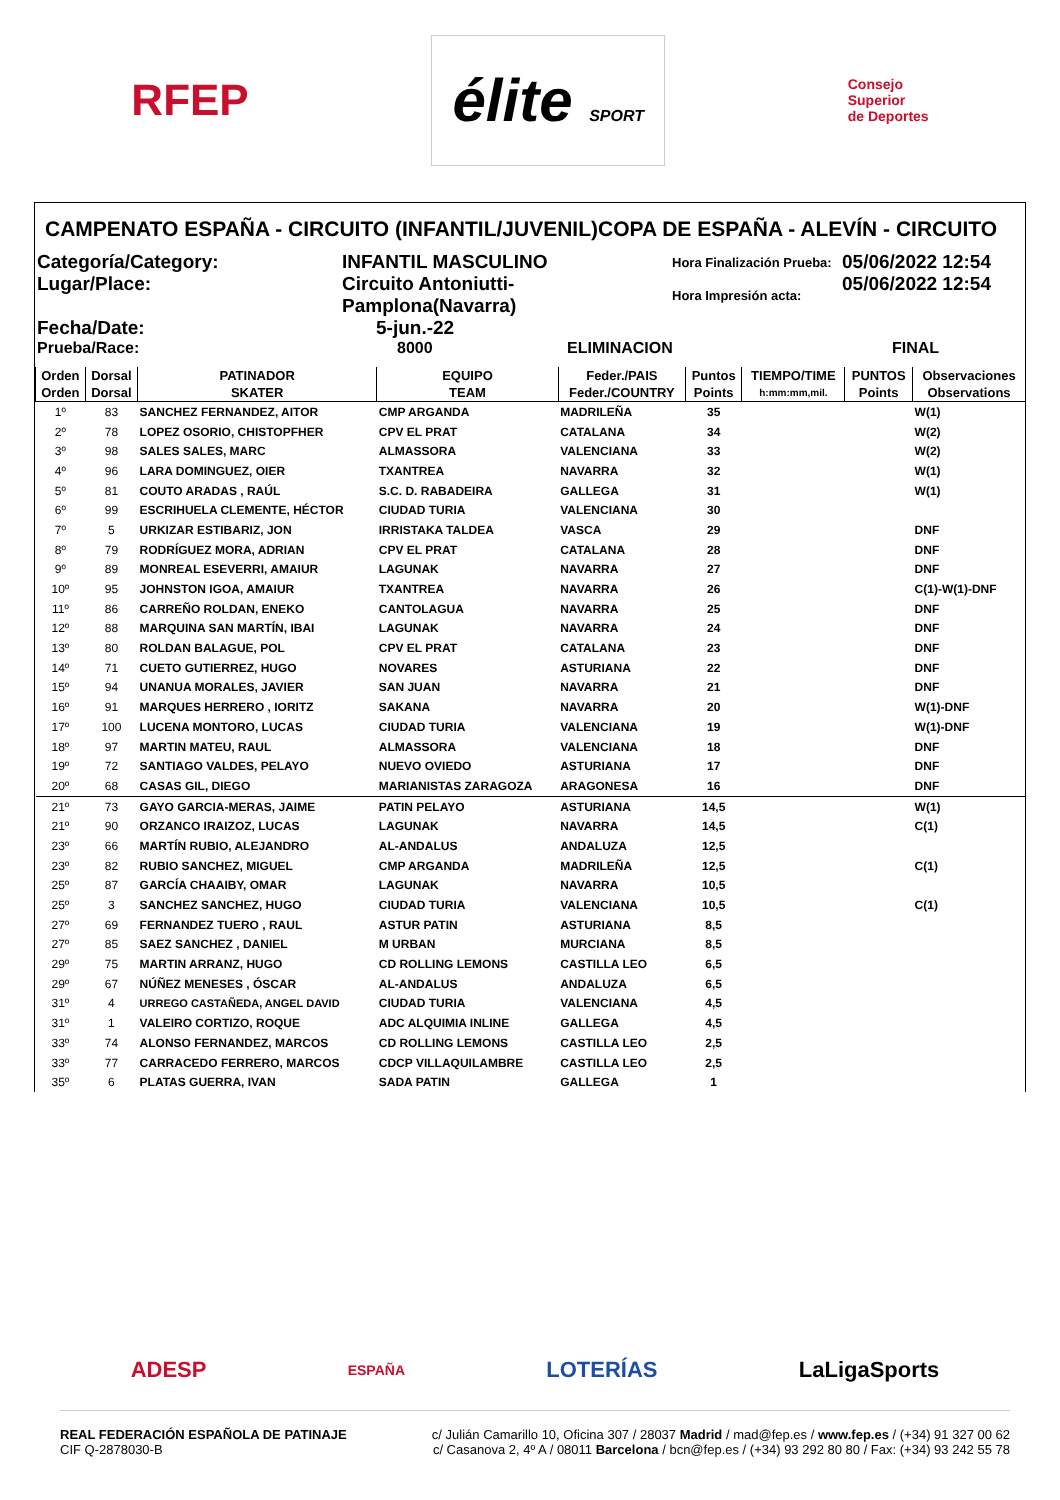RFEP élite SPORT Consejo
Superior
de Deportes
CAMPENATO ESPAÑA - CIRCUITO (INFANTIL/JUVENIL)COPA DE ESPAÑA - ALEVÍN - CIRCUITO
Categoría/Category:
INFANTIL MASCULINO
Hora Finalización Prueba:
05/06/2022 12:54
Lugar/Place:
Circuito Antoniutti-Pamplona(Navarra)
Hora Impresión acta:
05/06/2022 12:54
Fecha/Date:
5-jun.-22
Prueba/Race:
8000
ELIMINACION
FINAL
| Orden | Dorsal | PATINADOR | EQUIPO | Feder./PAIS | Puntos | TIEMPO/TIME | PUNTOS | Observaciones |
| --- | --- | --- | --- | --- | --- | --- | --- | --- |
| Orden | Dorsal | SKATER | TEAM | Feder./COUNTRY | Points | h:mm:mm,mil. | Points | Observations |
| 1º | 83 | SANCHEZ FERNANDEZ, AITOR | CMP ARGANDA | MADRILEÑA | 35 | | | W(1) |
| 2º | 78 | LOPEZ OSORIO, CHISTOPFHER | CPV EL PRAT | CATALANA | 34 | | | W(2) |
| 3º | 98 | SALES SALES, MARC | ALMASSORA | VALENCIANA | 33 | | | W(2) |
| 4º | 96 | LARA DOMINGUEZ, OIER | TXANTREA | NAVARRA | 32 | | | W(1) |
| 5º | 81 | COUTO ARADAS , RAÚL | S.C. D. RABADEIRA | GALLEGA | 31 | | | W(1) |
| 6º | 99 | ESCRIHUELA CLEMENTE, HÉCTOR | CIUDAD TURIA | VALENCIANA | 30 | | | |
| 7º | 5 | URKIZAR ESTIBARIZ, JON | IRRISTAKA TALDEA | VASCA | 29 | | | DNF |
| 8º | 79 | RODRÍGUEZ MORA, ADRIAN | CPV EL PRAT | CATALANA | 28 | | | DNF |
| 9º | 89 | MONREAL ESEVERRI, AMAIUR | LAGUNAK | NAVARRA | 27 | | | DNF |
| 10º | 95 | JOHNSTON IGOA, AMAIUR | TXANTREA | NAVARRA | 26 | | | C(1)-W(1)-DNF |
| 11º | 86 | CARREÑO ROLDAN, ENEKO | CANTOLAGUA | NAVARRA | 25 | | | DNF |
| 12º | 88 | MARQUINA SAN MARTÍN, IBAI | LAGUNAK | NAVARRA | 24 | | | DNF |
| 13º | 80 | ROLDAN BALAGUE, POL | CPV EL PRAT | CATALANA | 23 | | | DNF |
| 14º | 71 | CUETO GUTIERREZ, HUGO | NOVARES | ASTURIANA | 22 | | | DNF |
| 15º | 94 | UNANUA MORALES, JAVIER | SAN JUAN | NAVARRA | 21 | | | DNF |
| 16º | 91 | MARQUES HERRERO , IORITZ | SAKANA | NAVARRA | 20 | | | W(1)-DNF |
| 17º | 100 | LUCENA MONTORO, LUCAS | CIUDAD TURIA | VALENCIANA | 19 | | | W(1)-DNF |
| 18º | 97 | MARTIN MATEU, RAUL | ALMASSORA | VALENCIANA | 18 | | | DNF |
| 19º | 72 | SANTIAGO VALDES, PELAYO | NUEVO OVIEDO | ASTURIANA | 17 | | | DNF |
| 20º | 68 | CASAS GIL, DIEGO | MARIANISTAS ZARAGOZA | ARAGONESA | 16 | | | DNF |
| 21º | 73 | GAYO GARCIA-MERAS, JAIME | PATIN PELAYO | ASTURIANA | 14,5 | | | W(1) |
| 21º | 90 | ORZANCO IRAIZOZ, LUCAS | LAGUNAK | NAVARRA | 14,5 | | | C(1) |
| 23º | 66 | MARTÍN RUBIO, ALEJANDRO | AL-ANDALUS | ANDALUZA | 12,5 | | | |
| 23º | 82 | RUBIO SANCHEZ, MIGUEL | CMP ARGANDA | MADRILEÑA | 12,5 | | | C(1) |
| 25º | 87 | GARCÍA CHAAIBY, OMAR | LAGUNAK | NAVARRA | 10,5 | | | |
| 25º | 3 | SANCHEZ SANCHEZ, HUGO | CIUDAD TURIA | VALENCIANA | 10,5 | | | C(1) |
| 27º | 69 | FERNANDEZ TUERO , RAUL | ASTUR PATIN | ASTURIANA | 8,5 | | | |
| 27º | 85 | SAEZ SANCHEZ , DANIEL | M URBAN | MURCIANA | 8,5 | | | |
| 29º | 75 | MARTIN ARRANZ, HUGO | CD ROLLING LEMONS | CASTILLA LEO | 6,5 | | | |
| 29º | 67 | NÚÑEZ MENESES , ÓSCAR | AL-ANDALUS | ANDALUZA | 6,5 | | | |
| 31º | 4 | URREGO CASTAÑEDA, ANGEL DAVID | CIUDAD TURIA | VALENCIANA | 4,5 | | | |
| 31º | 1 | VALEIRO CORTIZO, ROQUE | ADC ALQUIMIA INLINE | GALLEGA | 4,5 | | | |
| 33º | 74 | ALONSO FERNANDEZ, MARCOS | CD ROLLING LEMONS | CASTILLA LEO | 2,5 | | | |
| 33º | 77 | CARRACEDO FERRERO, MARCOS | CDCP VILLAQUILAMBRE | CASTILLA LEO | 2,5 | | | |
| 35º | 6 | PLATAS GUERRA, IVAN | SADA PATIN | GALLEGA | 1 | | | |
ADESP ESPAÑA LOTERÍAS LaLigaSports
REAL FEDERACIÓN ESPAÑOLA DE PATINAJE
CIF Q-2878030-B
c/ Julián Camarillo 10, Oficina 307 / 28037 Madrid / mad@fep.es / www.fep.es / (+34) 91 327 00 62
c/ Casanova 2, 4º A / 08011 Barcelona / bcn@fep.es / (+34) 93 292 80 80 / Fax: (+34) 93 242 55 78